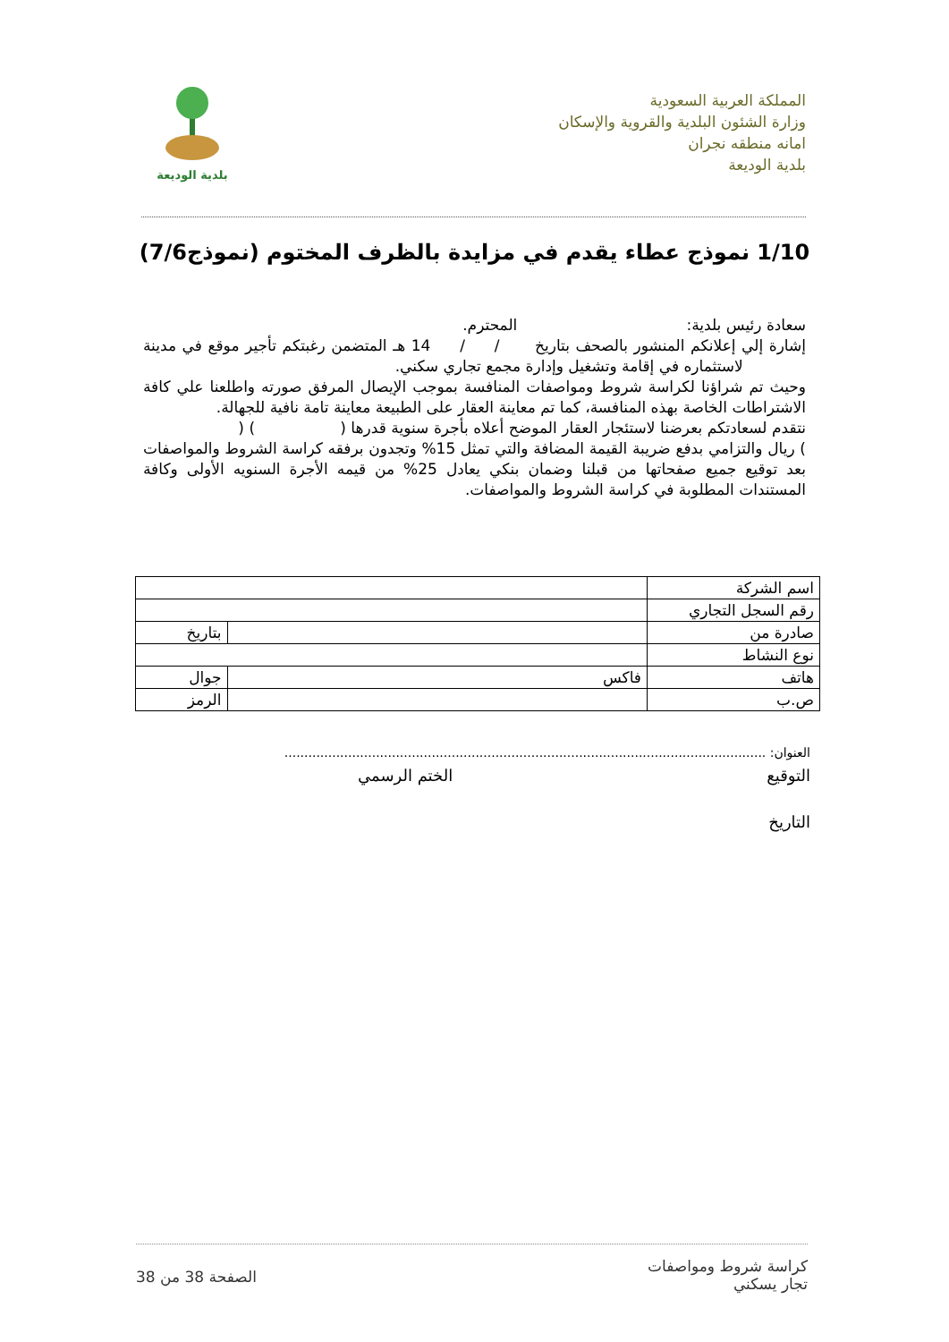المملكة العربية السعودية
وزارة الشئون البلدية والقروية والإسكان
امانه منطقه نجران
بلدية الوديعة
بلدية الوديعة
1/10 نموذج عطاء يقدم في مزايدة بالظرف المختوم (نموذج7/6)
سعادة رئيس بلدية: المحترم.
إشارة إلي إعلانكم المنشور بالصحف بتاريخ / / 14 هـ المتضمن رغبتكم تأجير موقع في مدينة لاستثماره في إقامة وتشغيل وإدارة مجمع تجاري سكني.
وحيث تم شراؤنا لكراسة شروط ومواصفات المنافسة بموجب الإيصال المرفق صورته واطلعنا علي كافة الاشتراطات الخاصة بهذه المنافسة، كما تم معاينة العقار على الطبيعة معاينة تامة نافية للجهالة.
نتقدم لسعادتكم بعرضنا لاستئجار العقار الموضح أعلاه بأجرة سنوية قدرها ( ) ( ) ريال والتزامي بدفع ضريبة القيمة المضافة والتي تمثل 15% وتجدون برفقه كراسة الشروط والمواصفات بعد توقيع جميع صفحاتها من قبلنا وضمان بنكي يعادل 25% من قيمه الأجرة السنويه الأولى وكافة المستندات المطلوبة في كراسة الشروط والمواصفات.
| اسم الشركة | | | |
| رقم السجل التجاري | | | |
| صادرة من | | | بتاريخ |
| نوع النشاط | | | |
| هاتف | فاكس | جوال | |
| ص.ب | | | الرمز |
العنوان: .........................................................................................................................
التوقيع الختم الرسمي
التاريخ
كراسة شروط ومواصفات
تجار يسكني
الصفحة 38 من 38